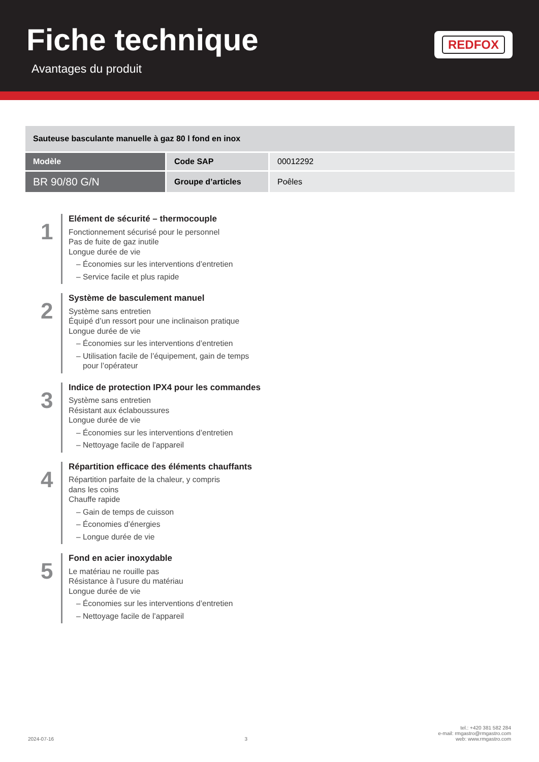Fiche technique
Avantages du produit
REDFOX
| Sauteuse basculante manuelle à gaz 80 l fond en inox | | |
| Modèle | Code SAP | 00012292 |
| BR 90/80 G/N | Groupe d’articles | Poêles |
1
Elément de sécurité – thermocouple
Fonctionnement sécurisé pour le personnel
Pas de fuite de gaz inutile
Longue durée de vie
– Économies sur les interventions d’entretien
– Service facile et plus rapide
2
Système de basculement manuel
Système sans entretien
Équipé d’un ressort pour une inclinaison pratique
Longue durée de vie
– Économies sur les interventions d’entretien
– Utilisation facile de l’équipement, gain de temps
pour l’opérateur
3
Indice de protection IPX4 pour les commandes
Système sans entretien
Résistant aux éclaboussures
Longue durée de vie
– Économies sur les interventions d’entretien
– Nettoyage facile de l’appareil
4
Répartition efficace des éléments chauffants
Répartition parfaite de la chaleur, y compris
dans les coins
Chauffe rapide
– Gain de temps de cuisson
– Économies d’énergies
– Longue durée de vie
5
Fond en acier inoxydable
Le matériau ne rouille pas
Résistance à l’usure du matériau
Longue durée de vie
– Économies sur les interventions d’entretien
– Nettoyage facile de l’appareil
2024-07-16
3
tel.: +420 381 582 284
e-mail: rmgastro@rmgastro.com
web: www.rmgastro.com